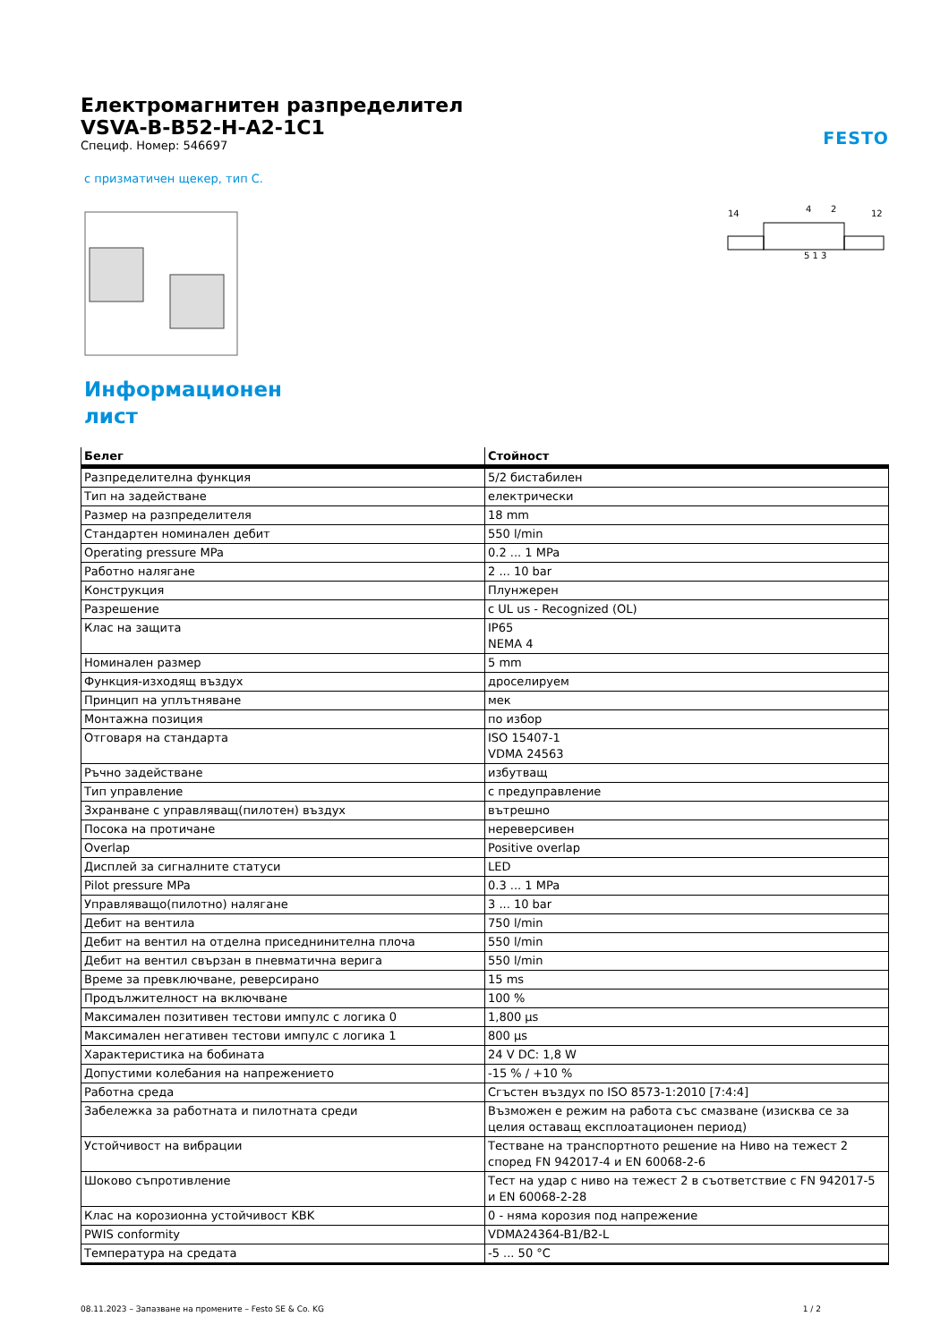FESTO
Електромагнитен разпределител
VSVA-B-B52-H-A2-1C1
Специф. Номер: 546697
с призматичен щекер, тип C.
14
4
2
12
5 1 3
Информационен лист
| Белег | Стойност |
| --- | --- |
| Разпределителна функция | 5/2 бистабилен |
| Тип на задействане | електрически |
| Размер на разпределителя | 18 mm |
| Стандартен номинален дебит | 550 l/min |
| Operating pressure MPa | 0.2 ... 1 MPa |
| Работно налягане | 2 ... 10 bar |
| Конструкция | Плунжерен |
| Разрешение | c UL us - Recognized (OL) |
| Клас на защита | IP65 NEMA 4 |
| Номинален размер | 5 mm |
| Функция-изходящ въздух | дроселируем |
| Принцип на уплътняване | мек |
| Монтажна позиция | по избор |
| Отговаря на стандарта | ISO 15407-1 VDMA 24563 |
| Ръчно задействане | избутващ |
| Тип управление | с предуправление |
| Зхранване с управляващ(пилотен) въздух | вътрешно |
| Посока на протичане | нереверсивен |
| Overlap | Positive overlap |
| Дисплей за сигналните статуси | LED |
| Pilot pressure MPa | 0.3 ... 1 MPa |
| Управляващо(пилотно) налягане | 3 ... 10 bar |
| Дебит на вентила | 750 l/min |
| Дебит на вентил на отделна приседнинителна плоча | 550 l/min |
| Дебит на вентил свързан в пневматична верига | 550 l/min |
| Време за превключване, реверсирано | 15 ms |
| Продължителност на включване | 100 % |
| Максимален позитивен тестови импулс с логика 0 | 1,800 µs |
| Максимален негативен тестови импулс с логика 1 | 800 µs |
| Характеристика на бобината | 24 V DC: 1,8 W |
| Допустими колебания на напрежението | -15 % / +10 % |
| Работна среда | Сгъстен въздух по ISO 8573-1:2010 [7:4:4] |
| Забележка за работната и пилотната среди | Възможен е режим на работа със смазване (изисква се за целия оставащ експлоатационен период) |
| Устойчивост на вибрации | Тестване на транспортното решение на Ниво на тежест 2 според FN 942017-4 и EN 60068-2-6 |
| Шоково съпротивление | Тест на удар с ниво на тежест 2 в съответствие с FN 942017-5 и EN 60068-2-28 |
| Клас на корозионна устойчивост KBK | 0 - няма корозия под напрежение |
| PWIS conformity | VDMA24364-B1/B2-L |
| Температура на средата | -5 ... 50 °C |
08.11.2023 – Запазване на промените – Festo SE & Co. KG 1 / 2